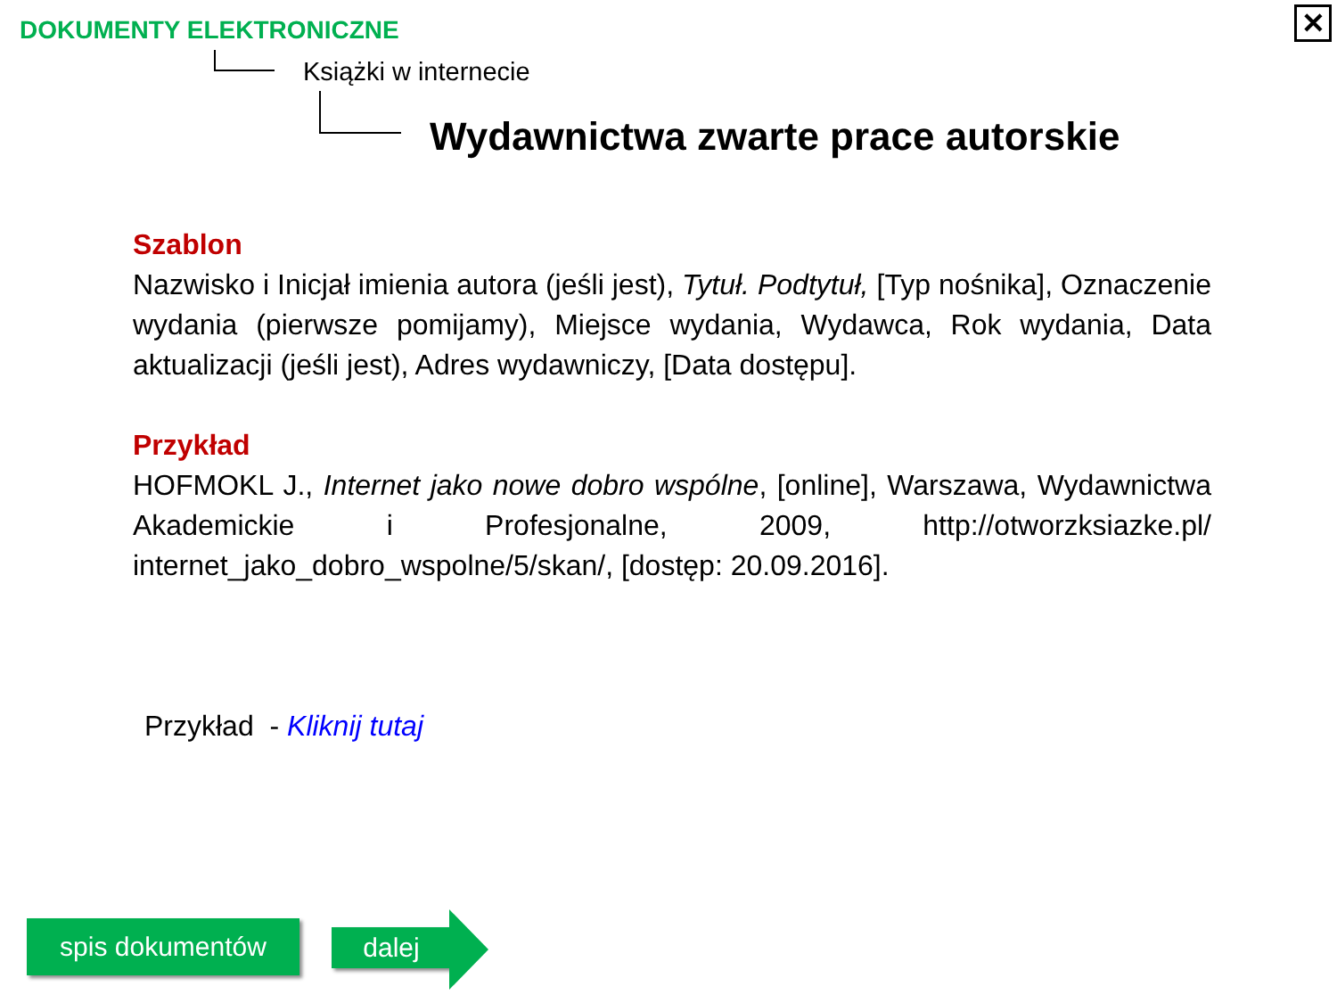DOKUMENTY ELEKTRONICZNE
Książki w internecie
Wydawnictwa zwarte prace autorskie
✕
Szablon
Nazwisko i Inicjał imienia autora (jeśli jest), Tytuł. Podtytuł, [Typ nośnika], Oznaczenie wydania (pierwsze pomijamy), Miejsce wydania, Wydawca, Rok wydania, Data aktualizacji (jeśli jest), Adres wydawniczy, [Data dostępu].
Przykład
HOFMOKL J., Internet jako nowe dobro wspólne, [online], Warszawa, Wydawnictwa Akademickie i Profesjonalne, 2009, http://otworzksiazke.pl/ internet_jako_dobro_wspolne/5/skan/, [dostęp: 20.09.2016].
Przykład - Kliknij tutaj
spis dokumentów dalej